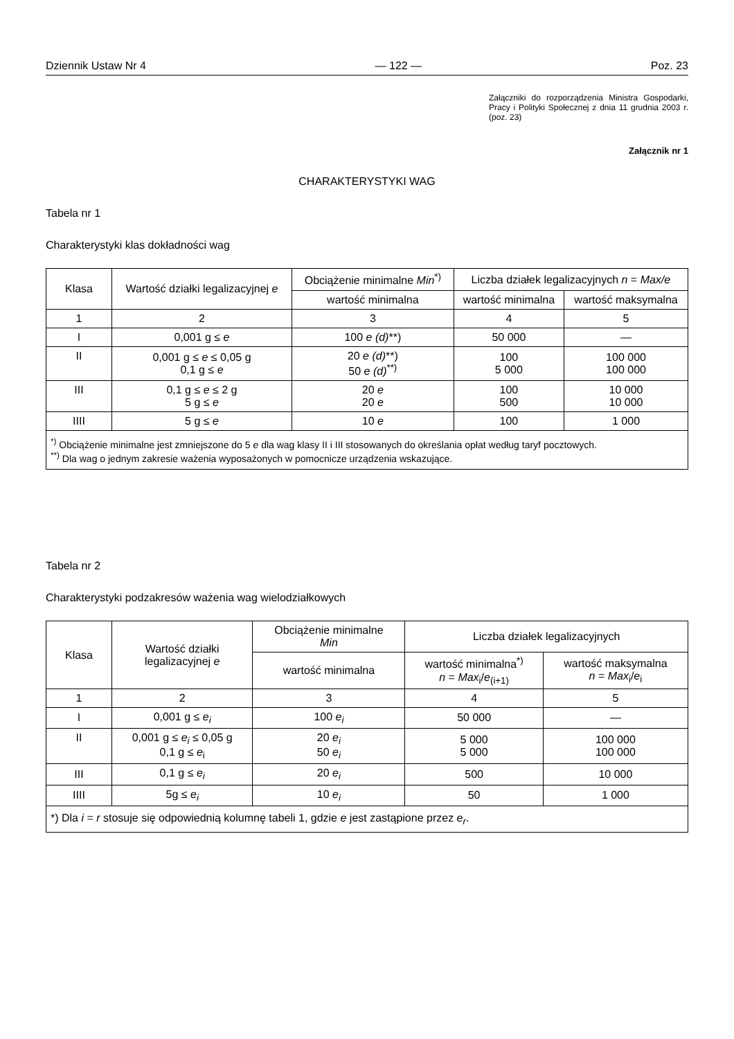Dziennik Ustaw Nr 4 — 122 — Poz. 23
Załączniki do rozporządzenia Ministra Gospodarki, Pracy i Polityki Społecznej z dnia 11 grudnia 2003 r. (poz. 23)
Załącznik nr 1
CHARAKTERYSTYKI WAG
Tabela nr 1
Charakterystyki klas dokładności wag
| Klasa | Wartość działki legalizacyjnej e | Obciążenie minimalne Min<sup>*)</sup> | Liczba działek legalizacyjnych n = Max/e | |
| --- | --- | --- | --- | --- |
| | | wartość minimalna | wartość minimalna | wartość maksymalna |
| 1 | 2 | 3 | 4 | 5 |
| I | 0,001 g ≤ e | 100 e (d) **) | 50 000 | — |
| II | 0,001 g ≤ e ≤ 0,05 g 0,1 g ≤ e | 20 e (d) **) 50 e (d)<sup>**)</sup> | 100 5 000 | 100 000 100 000 |
| III | 0,1 g ≤ e ≤ 2 g 5 g ≤ e | 20 e 20 e | 100 500 | 10 000 10 000 |
| IIII | 5 g ≤ e | 10 e | 100 | 1 000 |
| <sup>*)</sup> Obciążenie minimalne jest zmniejszone do 5 e dla wag klasy II i III stosowanych do określania opłat według taryf pocztowych. <sup>**)</sup> Dla wag o jednym zakresie ważenia wyposażonych w pomocnicze urządzenia wskazujące. | | | | |
Tabela nr 2
Charakterystyki podzakresów ważenia wag wielodziałkowych
| Klasa | Wartość działki legalizacyjnej e | Obciążenie minimalne Min | Liczba działek legalizacyjnych | |
| --- | --- | --- | --- | --- |
| | | wartość minimalna | wartość minimalna<sup>*)</sup> n = Max<sub>i</sub>/ e<sub>(i+1)</sub> | wartość maksymalna n = Max<sub>i</sub>/ e<sub>i</sub> |
| 1 | 2 | 3 | 4 | 5 |
| I | 0,001 g ≤ e<sub>i</sub> | 100 e<sub>i</sub> | 50 000 | — |
| II | 0,001 g ≤ e<sub>i</sub> ≤ 0,05 g 0,1 g ≤ e<sub>i</sub> | 20 e<sub>i</sub> 50 e<sub>i</sub> | 5 000 5 000 | 100 000 100 000 |
| III | 0,1 g ≤ e<sub>i</sub> | 20 e<sub>i</sub> | 500 | 10 000 |
| IIII | 5g ≤ e<sub>i</sub> | 10 e<sub>i</sub> | 50 | 1 000 |
| *) Dla i = r stosuje się odpowiednią kolumnę tabeli 1, gdzie e jest zastąpione przez e<sub>r</sub> . | | | | |